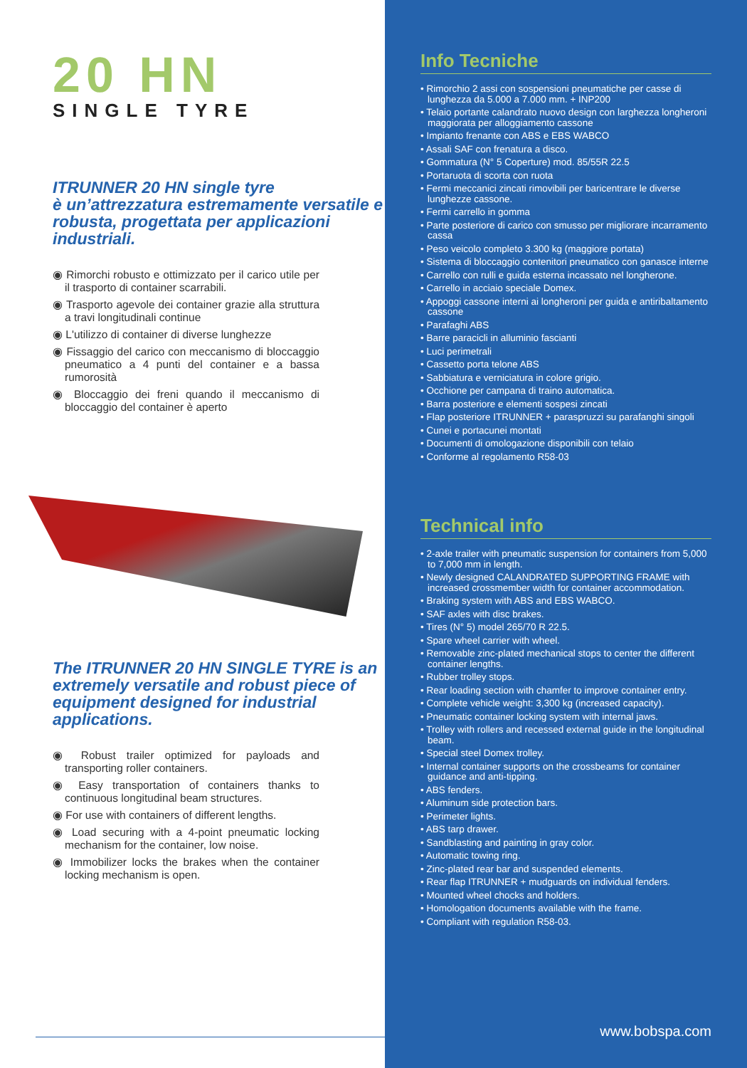20 HN
SINGLE TYRE
ITRUNNER 20 HN single tyre
è un’attrezzatura estremamente versatile e robusta, progettata per applicazioni industriali.
◉ Rimorchi robusto e ottimizzato per il carico utile per il trasporto di container scarrabili.
◉ Trasporto agevole dei container grazie alla struttura a travi longitudinali continue
◉ L'utilizzo di container di diverse lunghezze
◉ Fissaggio del carico con meccanismo di bloccaggio pneumatico a 4 punti del container e a bassa rumorosità
◉ Bloccaggio dei freni quando il meccanismo di bloccaggio del container è aperto
The ITRUNNER 20 HN SINGLE TYRE is an extremely versatile and robust piece of equipment designed for industrial applications.
◉ Robust trailer optimized for payloads and transporting roller containers.
◉ Easy transportation of containers thanks to continuous longitudinal beam structures.
◉ For use with containers of different lengths.
◉ Load securing with a 4-point pneumatic locking mechanism for the container, low noise.
◉ Immobilizer locks the brakes when the container locking mechanism is open.
Info Tecniche
• Rimorchio 2 assi con sospensioni pneumatiche per casse di lunghezza da 5.000 a 7.000 mm. + INP200
• Telaio portante calandrato nuovo design con larghezza longheroni maggiorata per alloggiamento cassone
• Impianto frenante con ABS e EBS WABCO
• Assali SAF con frenatura a disco.
• Gommatura (N° 5 Coperture) mod. 85/55R 22.5
• Portaruota di scorta con ruota
• Fermi meccanici zincati rimovibili per baricentrare le diverse lunghezze cassone.
• Fermi carrello in gomma
• Parte posteriore di carico con smusso per migliorare incarramento cassa
• Peso veicolo completo 3.300 kg (maggiore portata)
• Sistema di bloccaggio contenitori pneumatico con ganasce interne
• Carrello con rulli e guida esterna incassato nel longherone.
• Carrello in acciaio speciale Domex.
• Appoggi cassone interni ai longheroni per guida e antiribaltamento cassone
• Parafaghi ABS
• Barre paracicli in alluminio fascianti
• Luci perimetrali
• Cassetto porta telone ABS
• Sabbiatura e verniciatura in colore grigio.
• Occhione per campana di traino automatica.
• Barra posteriore e elementi sospesi zincati
• Flap posteriore ITRUNNER + paraspruzzi su parafanghi singoli
• Cunei e portacunei montati
• Documenti di omologazione disponibili con telaio
• Conforme al regolamento R58-03
Technical info
• 2-axle trailer with pneumatic suspension for containers from 5,000 to 7,000 mm in length.
• Newly designed CALANDRATED SUPPORTING FRAME with increased crossmember width for container accommodation.
• Braking system with ABS and EBS WABCO.
• SAF axles with disc brakes.
• Tires (N° 5) model 265/70 R 22.5.
• Spare wheel carrier with wheel.
• Removable zinc-plated mechanical stops to center the different container lengths.
• Rubber trolley stops.
• Rear loading section with chamfer to improve container entry.
• Complete vehicle weight: 3,300 kg (increased capacity).
• Pneumatic container locking system with internal jaws.
• Trolley with rollers and recessed external guide in the longitudinal beam.
• Special steel Domex trolley.
• Internal container supports on the crossbeams for container guidance and anti-tipping.
• ABS fenders.
• Aluminum side protection bars.
• Perimeter lights.
• ABS tarp drawer.
• Sandblasting and painting in gray color.
• Automatic towing ring.
• Zinc-plated rear bar and suspended elements.
• Rear flap ITRUNNER + mudguards on individual fenders.
• Mounted wheel chocks and holders.
• Homologation documents available with the frame.
• Compliant with regulation R58-03.
www.bobspa.com